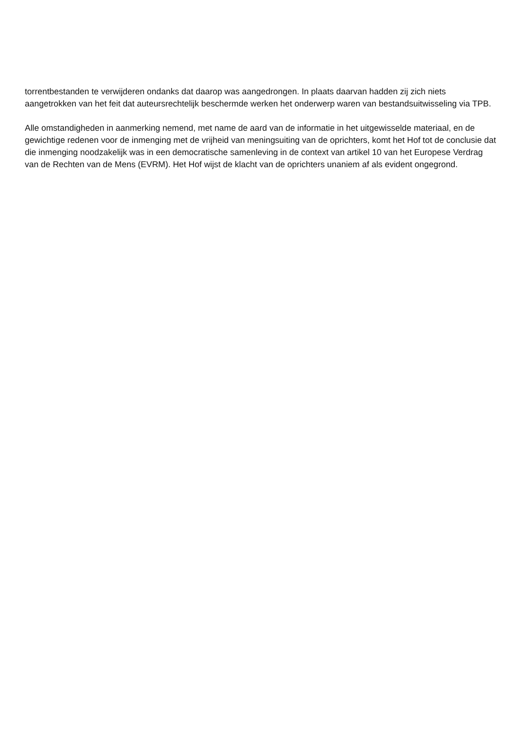torrentbestanden te verwijderen ondanks dat daarop was aangedrongen. In plaats daarvan hadden zij zich niets aangetrokken van het feit dat auteursrechtelijk beschermde werken het onderwerp waren van bestandsuitwisseling via TPB.
Alle omstandigheden in aanmerking nemend, met name de aard van de informatie in het uitgewisselde materiaal, en de gewichtige redenen voor de inmenging met de vrijheid van meningsuiting van de oprichters, komt het Hof tot de conclusie dat die inmenging noodzakelijk was in een democratische samenleving in de context van artikel 10 van het Europese Verdrag van de Rechten van de Mens (EVRM). Het Hof wijst de klacht van de oprichters unaniem af als evident ongegrond.